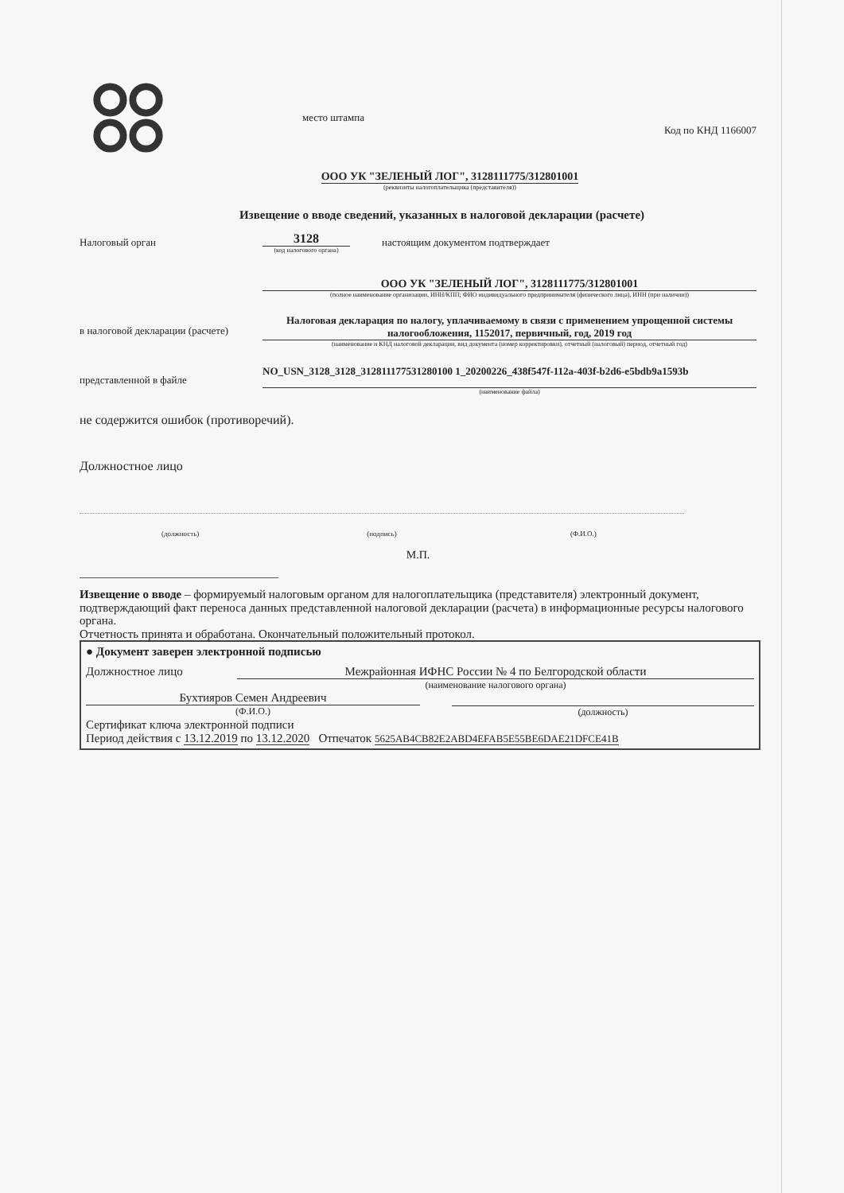место штампа Код по КНД 1166007
ООО УК "ЗЕЛЕНЫЙ ЛОГ", 3128111775/312801001
(реквизиты налогоплательщика (представителя))
Извещение о вводе сведений, указанных в налоговой декларации (расчете)
Налоговый орган
3128
(код налогового органа)
настоящим документом подтверждает
ООО УК "ЗЕЛЕНЫЙ ЛОГ", 3128111775/312801001
(полное наименование организации, ИНН/КПП; ФИО индивидуального предпринимателя (физического лица), ИНН (при наличии))
в налоговой декларации (расчете)
Налоговая декларация по налогу, уплачиваемому в связи с применением упрощенной системы налогообложения, 1152017, первичный, год, 2019 год
(наименование и КНД налоговой декларации, вид документа (номер корректировки), отчетный (налоговый) период, отчетный год)
представленной в файле
NO_USN_3128_3128_312811177531280100 1_20200226_438f547f-112a-403f-b2d6-e5bdb9a1593b
(наименование файла)
не содержится ошибок (противоречий).
Должностное лицо
(должность) (подпись) (Ф.И.О.)
М.П.
Извещение о вводе – формируемый налоговым органом для налогоплательщика (представителя) электронный документ, подтверждающий факт переноса данных представленной налоговой декларации (расчета) в информационные ресурсы налогового органа.
Отчетность принята и обработана. Окончательный положительный протокол.
● Документ заверен электронной подписью
Должностное лицо Межрайонная ИФНС России № 4 по Белгородской области
(наименование налогового органа)
Бухтияров Семен Андреевич
(Ф.И.О.)
(должность)
Сертификат ключа электронной подписи
Период действия с 13.12.2019 по 13.12.2020 Отпечаток 5625AB4CB82E2ABD4EFAB5E55BE6DAE21DFCE41B